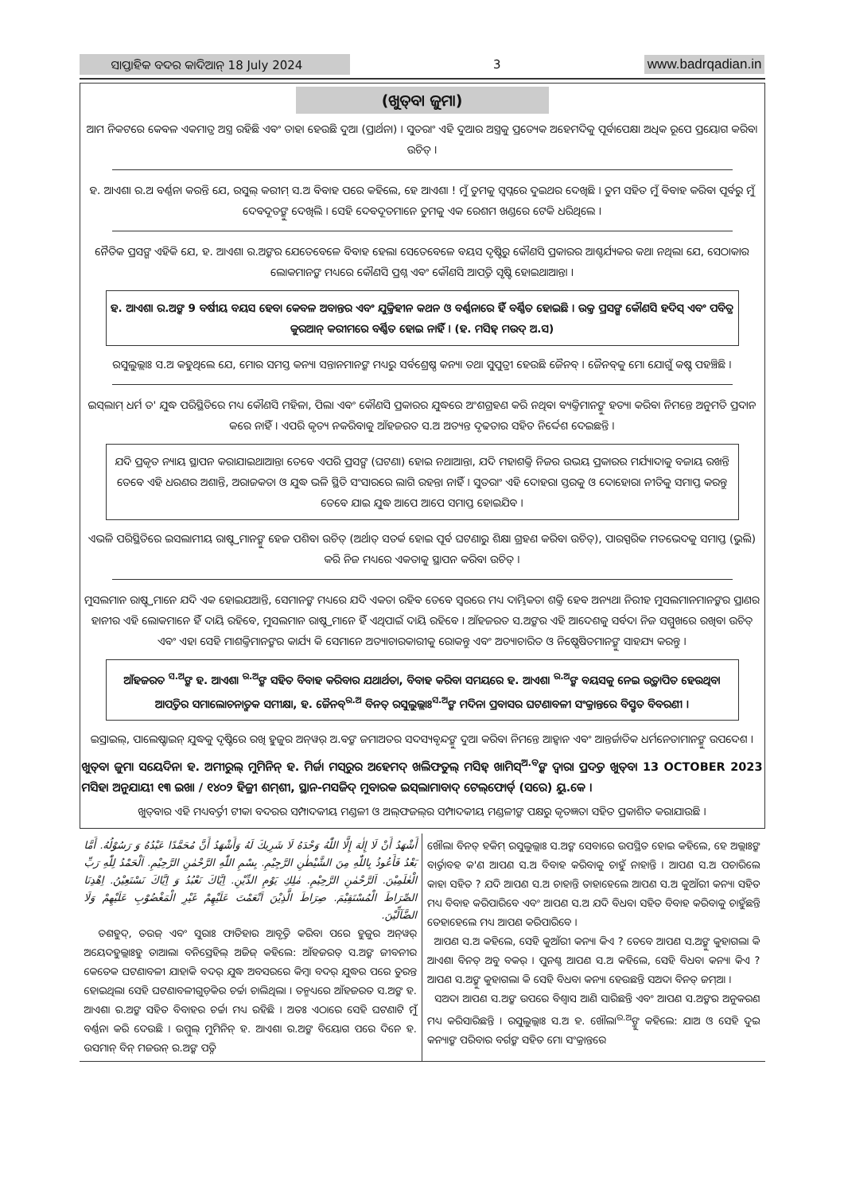ସାପ୍ତାହିକ ବଦର କାଦିଆନ୍ 18 July 2024 3 www.badrqadian.in
(ଖୁତ୍‌ବା ଜୁମା)
ଆମ ନିକଟରେ କେବଳ ଏକମାତ୍ର ଅସ୍ତ୍ର ରହିଛି ଏବଂ ତାହା ହେଉଛି ଦୁଆ (ପ୍ରାର୍ଥନା) । ସୁତରାଂ ଏହି ଦୁଆର ଅସ୍ତ୍ରକୁ ପ୍ରତ୍ୟେକ ଅହେମଦିକୁ ପୂର୍ବାପେକ୍ଷା ଅଧିକ ରୂପେ ପ୍ରୟୋଗ କରିବା ଉଚିତ୍ ।
ହ. ଆଏଶା ର.ଅ ବର୍ଣ୍ଣନା କରନ୍ତି ଯେ, ରସୁଲ୍ କରୀମ୍ ସ.ଅ ବିବାହ ପରେ କହିଲେ, ହେ ଆଏଶା ! ମୁଁ ତୁମକୁ ସ୍ୱପ୍ନରେ ଦୁଇଥର ଦେଖିଛି । ତୁମ ସହିତ ମୁଁ ବିବାହ କରିବା ପୂର୍ବରୁ ମୁଁ ଦେବଦୂତଙ୍କୁ ଦେଖିଲି । ସେହି ଦେବଦୂତମାନେ ତୁମକୁ ଏକ ରେଶମ ଖଣ୍ଡରେ ଟେକି ଧରିଥିଲେ ।
ନୈତିକ ପ୍ରସଙ୍ଗ ଏହିକି ଯେ, ହ. ଆଏଶା ର.ଅଙ୍କର ଯେତେବେଳେ ବିବାହ ହେଲା ସେତେବେଳେ ବୟସ ଦୃଷ୍ଟିରୁ କୌଣସି ପ୍ରକାରର ଆଶ୍ଚର୍ଯ୍ୟକର କଥା ନଥିଲା ଯେ, ସେଠାକାର ଲୋକମାନଙ୍କ ମଧ୍ୟରେ କୌଣସି ପ୍ରଶ୍ନ ଏବଂ କୌଣସି ଆପତ୍ତି ସୃଷ୍ଟି ହୋଇଥାଆନ୍ତା ।
ହ. ଆଏଶା ର.ଅଙ୍କ 9 ବର୍ଷୀୟ ବୟସ ହେବା କେବଳ ଅବାନ୍ତର ଏବଂ ଯୁକ୍ତିହୀନ କଥନ ଓ ବର୍ଣ୍ଣନାରେ ହିଁ ବର୍ଣ୍ଣିତ ହୋଇଛି । ଉକ୍ତ ପ୍ରସଙ୍ଗ କୌଣସି ହଦିସ୍ ଏବଂ ପବିତ୍ର କୁରଆନ୍ କରୀମରେ ବର୍ଣ୍ଣିତ ହୋଇ ନାହିଁ । (ହ. ମସିହ୍ ମଉଦ୍ ଅ.ସ)
ରସୁଲୁଲ୍ଲାଃ ସ.ଅ କହୁଥିଲେ ଯେ, ମୋର ସମସ୍ତ କନ୍ୟା ସନ୍ତାନମାନଙ୍କ ମଧ୍ୟରୁ ସର୍ବଶ୍ରେଷ୍ଠ କନ୍ୟା ତଥା ସୁପୁତ୍ରୀ ହେଉଛି ଜୈନବ୍ । ଜୈନବ୍‌କୁ ମୋ ଯୋଗୁଁ କଷ୍ଟ ପହଞ୍ଚିଛି ।
ଇସ୍‌ଲାମ୍ ଧର୍ମ ତ' ଯୁଦ୍ଧ ପରିସ୍ଥିତିରେ ମଧ୍ୟ କୌଣସି ମହିଳା, ପିଲା ଏବଂ କୌଣସି ପ୍ରକାରର ଯୁଦ୍ଧରେ ଅଂଶଗ୍ରହଣ କରି ନଥିବା ବ୍ୟକ୍ତିମାନଙ୍କୁ ହତ୍ୟା କରିବା ନିମନ୍ତେ ଅନୁମତି ପ୍ରଦାନ କରେ ନାହିଁ । ଏପରି କୃତ୍ୟ ନକରିବାକୁ ଆଁହଜରତ ସ.ଅ ଅତ୍ୟନ୍ତ ଦୃଢତାର ସହିତ ନିର୍ଦ୍ଦେଶ ଦେଇଛନ୍ତି ।
ଯଦି ପ୍ରକୃତ ନ୍ୟାୟ ସ୍ଥାପନ କରାଯାଇଥାଆନ୍ତା ତେବେ ଏପରି ପ୍ରସଙ୍ଗ (ଘଟଣା) ହୋଇ ନଥାଆନ୍ତା, ଯଦି ମହାଶକ୍ତି ନିଜର ଉଭୟ ପ୍ରକାରର ମର୍ଯ୍ୟାଦାକୁ ବଜାୟ ରଖନ୍ତି ତେବେ ଏହି ଧରଣର ଅଶାନ୍ତି, ଅରାଜକତା ଓ ଯୁଦ୍ଧ ଭଳି ସ୍ଥିତି ସଂସାରରେ ଲାଗି ରହନ୍ତା ନାହିଁ । ସୁତରାଂ ଏହି ଦୋହରା ସ୍ତରକୁ ଓ ଦୋହୋରା ନୀତିକୁ ସମାପ୍ତ କରନ୍ତୁ ତେବେ ଯାଇ ଯୁଦ୍ଧ ଆପେ ଆପେ ସମାପ୍ତ ହୋଇଯିବ ।
ଏଭଳି ପରିସ୍ଥିତିରେ ଇସଲାମୀୟ ରାଷ୍ଟ୍ରମାନଙ୍କୁ ହେଜ ପଶିବା ଉଚିତ୍ (ଅର୍ଥାତ୍ ସତର୍କ ହୋଇ ପୂର୍ବ ଘଟଣାରୁ ଶିକ୍ଷା ଗ୍ରହଣ କରିବା ଉଚିତ୍), ପାରସ୍ପରିକ ମତଭେଦକୁ ସମାପ୍ତ (ଭୁଲି) କରି ନିଜ ମଧ୍ୟରେ ଏକତାକୁ ସ୍ଥାପନ କରିବା ଉଚିତ୍ ।
ମୁସଲମାନ ରାଷ୍ଟ୍ରମାନେ ଯଦି ଏକ ହୋଇଯଆନ୍ତି, ସେମାନଙ୍କ ମଧ୍ୟରେ ଯଦି ଏକତା ରହିବ ତେବେ ସ୍ୱରରେ ମଧ୍ୟ ଦାମ୍ଭିକତା ଶକ୍ତି ହେବ ଅନ୍ୟଥା ନିରୀହ ମୁସଲମାନମାନଙ୍କର ପ୍ରାଣର ହାନୀର ଏହି ଲୋକମାନେ ହିଁ ଦାୟି ରହିବେ, ମୁସଲମାନ ରାଷ୍ଟ୍ରମାନେ ହିଁ ଏଥିପାଇଁ ଦାୟି ରହିବେ । ଆଁହଜରତ ସ.ଅଙ୍କର ଏହି ଆଦେଶକୁ ସର୍ବଦା ନିଜ ସମ୍ମୁଖରେ ରଖିବା ଉଚିତ୍ ଏବଂ ଏହା ସେହି ମାଶକ୍ତିମାନଙ୍କର କାର୍ଯ୍ୟ କି ସେମାନେ ଅତ୍ୟାଚାରକାରୀକୁ ରୋକନ୍ତୁ ଏବଂ ଅତ୍ୟାଚାରିତ ଓ ନିଷ୍ପେଷିତମାନଙ୍କୁ ସାହଯ୍ୟ କରନ୍ତୁ ।
ଆଁହଜରତ <sup>ସ.ଅ</sup>ଙ୍କ ହ. ଆଏଶା <sup>ର.ଅ</sup>ଙ୍କ ସହିତ ବିବାହ କରିବାର ଯଥାର୍ଥତା, ବିବାହ କରିବା ସମୟରେ ହ. ଆଏଶା <sup>ର.ଅ</sup>ଙ୍କ ବୟସକୁ ନେଇ ଉତ୍ଥାପିତ ହେଉଥିବା ଆପତ୍ତିର ସମାଲୋଚନାତ୍ମକ ସମୀକ୍ଷା, ହ. ଜୈନବ୍<sup>ର.ଅ</sup> ବିନତ୍ ରସୁଲୁଲ୍ଲାଃ<sup>ସ.ଅ</sup>ଙ୍କ ମଦିନା ପ୍ରବାସର ଘଟଣାବଳୀ ସଂକ୍ରାନ୍ତରେ ବିସ୍ତୃତ ବିବରଣୀ ।
ଇସ୍ରାଇଲ୍, ପାଲେଷ୍ଟାଇନ୍ ଯୁଦ୍ଧକୁ ଦୃଷ୍ଟିରେ ରଖି ହୁଜୁର ଅନ୍‌ୱର୍ ଅ.ବଙ୍କ ଜମାଅତର ସଦସ୍ୟବୃନ୍ଦଙ୍କୁ ଦୁଆ କରିବା ନିମନ୍ତେ ଆହ୍ୱାନ ଏବଂ ଆନ୍ତର୍ଜାତିକ ଧର୍ମନେତାମାନଙ୍କୁ ଉପଦେଶ ।
ଖୁତ୍‌ବା ଜୁମା ସୟେଦିନା ହ. ଅମୀରୁଲ୍ ମୁମିନିନ୍ ହ. ମିର୍ଜା ମସ୍‌ରୁର ଅହେମଦ୍ ଖଲିଫତୁଲ୍ ମସିହ୍ ଖାମିସ୍<sup>ଅ.ବ</sup>ଙ୍କ ଦ୍ୱାରା ପ୍ରଦତ୍ତ ଖୁତ୍‌ବା 13 OCTOBER 2023 ମସିହା ଅନୁଯାୟୀ ୧୩ ଇଖା / ୧୪୦୨ ହିଜ୍ରୀ ଶମ୍‌ଶୀ, ସ୍ଥାନ-ମସଜିଦ୍ ମୁବାରକ ଇସ୍‌ଲାମାବାଦ୍ ଟେଲ୍‌ଫୋର୍ଡ୍ (ସରେ) ୟୁ.କେ ।
ଖୁତ୍‌ବାର ଏହି ମଧ୍ୟବର୍ତ୍ତୀ ଟୀକା ବଦରର ସମ୍ପାଦକୀୟ ମଣ୍ଡଳୀ ଓ ଅଲ୍‌ଫଜଲ୍‌ର ସମ୍ପାଦକୀୟ ମଣ୍ଡଳୀଙ୍କ ପକ୍ଷରୁ କୃତଜ୍ଞତା ସହିତ ପ୍ରକାଶିତ କରାଯାଉଛି ।
أَشْهَدُ أَنْ لَا إِلٰهَ إِلَّا اللّٰهُ وَحْدَهُ لَا شَرِيكَ لَهُ وَأَشْهَدُ أَنَّ مُحَمَّدًا عَبْدُهُ وَ رَسُوْلُهُ. أَمَّا بَعْدُ فَأَعُوذُ بِاللّٰهِ مِنَ الشَّيْطٰنِ الرَّجِيْمِ. بِسْمِ اللّٰهِ الرَّحْمٰنِ الرَّحِيْمِ. اَلْحَمْدُ لِلّٰهِ رَبِّ الْعٰلَمِيْنَ. اَلرَّحْمٰنِ الرَّحِيْمِ. مٰلِكِ يَوْمِ الدِّيْنِ. اِيَّاكَ نَعْبُدُ وَ اِيَّاكَ نَسْتَعِيْنُ. اِهْدِنَا الصِّرَاطَ الْمُسْتَقِيْمَ. صِرَاطَ الَّذِيْنَ اَنْعَمْتَ عَلَيْهِمْ غَيْرِ الْمَغْضُوْبِ عَلَيْهِمْ وَلَا الضَّآلِّيْنَ.
ତଶହୁଦ୍, ତଉଜ୍ ଏବଂ ସୁରାଃ ଫାତିହାର ଆବୃତ୍ତି କରିବା ପରେ ହୁଜୁର ଅନ୍‌ୱର୍ ଅୟେଦହୁଲ୍ଲାଃହୁ ତାଆଲା ବନିସ୍ରେହିଲ୍ ଅଜିଜ୍ କହିଲେ: ଆଁହଜରତ୍ ସ.ଅଙ୍କ ଜୀବନୀର କେତେକ ଘଟଣାବଳୀ ଯାହାକି ବଦର୍ ଯୁଦ୍ଧ ଅବସରରେ କିମ୍ବା ବଦର୍ ଯୁଦ୍ଧର ପରେ ତୁରନ୍ତ ହୋଇଥିଲା ସେହି ଘଟଣାବଳୀଗୁଡ଼ିକର ଚର୍ଚ୍ଚା ଚାଲିଥିଲା । ତନ୍ମଧ୍ୟରେ ଆଁହଜରତ ସ.ଅଙ୍କ ହ. ଆଏଶା ର.ଅଙ୍କ ସହିତ ବିବାହର ଚର୍ଚ୍ଚା ମଧ୍ୟ ରହିଛି । ଅତଃ ଏଠାରେ ସେହି ଘଟଣାଟି ମୁଁ ବର୍ଣ୍ଣନା କରି ଦେଉଛି । ଉମ୍ମୁଲ୍ ମୁମିନିନ୍ ହ. ଆଏଶା ର.ଅଙ୍କ ବିୟୋଗ ପରେ ଦିନେ ହ. ଉସମାନ୍ ବିନ୍ ମଜଉନ୍ ର.ଅଙ୍କ ପତ୍ନି
ଖୌଲା ବିନତ୍ ହକିମ୍ ରସୁଲୁଲ୍ଲାଃ ସ.ଅଙ୍କ ସେବାରେ ଉପସ୍ଥିତ ହୋଇ କହିଲେ, ହେ ଅଲ୍ଲାଃଙ୍କ ବାର୍ତ୍ତାବହ କ'ଣ ଆପଣ ସ.ଅ ବିବାହ କରିବାକୁ ଚାହୁଁ ନାହାନ୍ତି । ଆପଣ ସ.ଅ ପଚାରିଲେ କାହା ସହିତ ? ଯଦି ଆପଣ ସ.ଅ ଚାହାନ୍ତି ତାହାହେଲେ ଆପଣ ସ.ଅ କୁଆଁରୀ କନ୍ୟା ସହିତ ମଧ୍ୟ ବିବାହ କରିପାରିବେ ଏବଂ ଆପଣ ସ.ଅ ଯଦି ବିଧବା ସହିତ ବିବାହ କରିବାକୁ ଚାହୁଁଛନ୍ତି ତେହାହେଲେ ମଧ୍ୟ ଆପଣ କରିପାରିବେ ।
ଆପଣ ସ.ଅ କହିଲେ, ସେହି କୁଆଁରୀ କନ୍ୟା କିଏ ? ତେବେ ଆପଣ ସ.ଅଙ୍କୁ କୁହାଗଲା କି ଆଏଶା ବିନତ୍ ଅବୁ ବକର୍ । ପୁନଶ୍ଚ ଆପଣ ସ.ଅ କହିଲେ, ସେହି ବିଧବା କନ୍ୟା କିଏ ? ଆପଣ ସ.ଅଙ୍କୁ କୁହାଗଲା କି ସେହି ବିଧବା କନ୍ୟା ହେଉଛନ୍ତି ସଅଦା ବିନତ୍ ଜମ୍‌ଆ ।
ସଅଦା ଆପଣ ସ.ଅଙ୍କ ଉପରେ ବିଶ୍ୱାସ ଆଣି ସାରିଛନ୍ତି ଏବଂ ଆପଣ ସ.ଅଙ୍କର ଅନୁକରଣ ମଧ୍ୟ କରିସାରିଛନ୍ତି । ରସୁଲୁଲ୍ଲାଃ ସ.ଅ ହ. ଖୌଲା<sup>ର.ଅ</sup>ଙ୍କୁ କହିଲେ: ଯାଅ ଓ ସେହି ଦୁଇ କନ୍ୟାଙ୍କ ପରିବାର ବର୍ଗଙ୍କ ସହିତ ମୋ ସଂକ୍ରାନ୍ତରେ